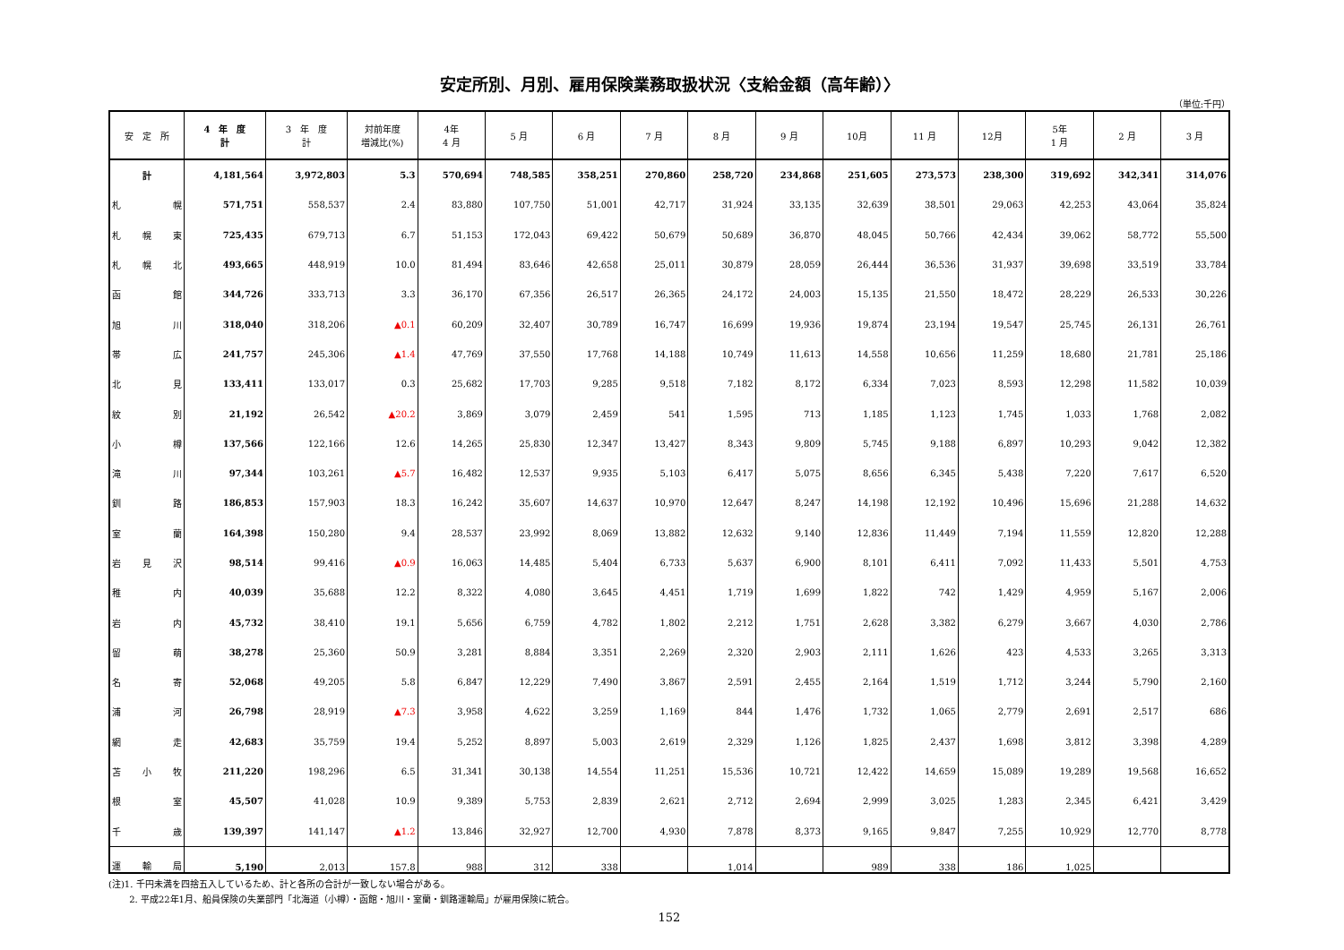安定所別、月別、雇用保険業務取扱状況〈支給金額（高年齢）〉
（単位:千円）
| 安 定 所 | 4 年 度 計 | 3 年 度 計 | 対前年度 増減比(%) | 4年 4 月 | 5 月 | 6 月 | 7 月 | 8 月 | 9 月 | 10月 | 11 月 | 12月 | 5年 1 月 | 2 月 | 3 月 |
| --- | --- | --- | --- | --- | --- | --- | --- | --- | --- | --- | --- | --- | --- | --- | --- |
| 計 | 4,181,564 | 3,972,803 | 5.3 | 570,694 | 748,585 | 358,251 | 270,860 | 258,720 | 234,868 | 251,605 | 273,573 | 238,300 | 319,692 | 342,341 | 314,076 |
| 札 幌 | 571,751 | 558,537 | 2.4 | 83,880 | 107,750 | 51,001 | 42,717 | 31,924 | 33,135 | 32,639 | 38,501 | 29,063 | 42,253 | 43,064 | 35,824 |
| 札 幌 東 | 725,435 | 679,713 | 6.7 | 51,153 | 172,043 | 69,422 | 50,679 | 50,689 | 36,870 | 48,045 | 50,766 | 42,434 | 39,062 | 58,772 | 55,500 |
| 札 幌 北 | 493,665 | 448,919 | 10.0 | 81,494 | 83,646 | 42,658 | 25,011 | 30,879 | 28,059 | 26,444 | 36,536 | 31,937 | 39,698 | 33,519 | 33,784 |
| 函 館 | 344,726 | 333,713 | 3.3 | 36,170 | 67,356 | 26,517 | 26,365 | 24,172 | 24,003 | 15,135 | 21,550 | 18,472 | 28,229 | 26,533 | 30,226 |
| 旭 川 | 318,040 | 318,206 | ▲0.1 | 60,209 | 32,407 | 30,789 | 16,747 | 16,699 | 19,936 | 19,874 | 23,194 | 19,547 | 25,745 | 26,131 | 26,761 |
| 帯 広 | 241,757 | 245,306 | ▲1.4 | 47,769 | 37,550 | 17,768 | 14,188 | 10,749 | 11,613 | 14,558 | 10,656 | 11,259 | 18,680 | 21,781 | 25,186 |
| 北 見 | 133,411 | 133,017 | 0.3 | 25,682 | 17,703 | 9,285 | 9,518 | 7,182 | 8,172 | 6,334 | 7,023 | 8,593 | 12,298 | 11,582 | 10,039 |
| 紋 別 | 21,192 | 26,542 | ▲20.2 | 3,869 | 3,079 | 2,459 | 541 | 1,595 | 713 | 1,185 | 1,123 | 1,745 | 1,033 | 1,768 | 2,082 |
| 小 樽 | 137,566 | 122,166 | 12.6 | 14,265 | 25,830 | 12,347 | 13,427 | 8,343 | 9,809 | 5,745 | 9,188 | 6,897 | 10,293 | 9,042 | 12,382 |
| 滝 川 | 97,344 | 103,261 | ▲5.7 | 16,482 | 12,537 | 9,935 | 5,103 | 6,417 | 5,075 | 8,656 | 6,345 | 5,438 | 7,220 | 7,617 | 6,520 |
| 釧 路 | 186,853 | 157,903 | 18.3 | 16,242 | 35,607 | 14,637 | 10,970 | 12,647 | 8,247 | 14,198 | 12,192 | 10,496 | 15,696 | 21,288 | 14,632 |
| 室 蘭 | 164,398 | 150,280 | 9.4 | 28,537 | 23,992 | 8,069 | 13,882 | 12,632 | 9,140 | 12,836 | 11,449 | 7,194 | 11,559 | 12,820 | 12,288 |
| 岩 見 沢 | 98,514 | 99,416 | ▲0.9 | 16,063 | 14,485 | 5,404 | 6,733 | 5,637 | 6,900 | 8,101 | 6,411 | 7,092 | 11,433 | 5,501 | 4,753 |
| 稚 内 | 40,039 | 35,688 | 12.2 | 8,322 | 4,080 | 3,645 | 4,451 | 1,719 | 1,699 | 1,822 | 742 | 1,429 | 4,959 | 5,167 | 2,006 |
| 岩 内 | 45,732 | 38,410 | 19.1 | 5,656 | 6,759 | 4,782 | 1,802 | 2,212 | 1,751 | 2,628 | 3,382 | 6,279 | 3,667 | 4,030 | 2,786 |
| 留 萌 | 38,278 | 25,360 | 50.9 | 3,281 | 8,884 | 3,351 | 2,269 | 2,320 | 2,903 | 2,111 | 1,626 | 423 | 4,533 | 3,265 | 3,313 |
| 名 寄 | 52,068 | 49,205 | 5.8 | 6,847 | 12,229 | 7,490 | 3,867 | 2,591 | 2,455 | 2,164 | 1,519 | 1,712 | 3,244 | 5,790 | 2,160 |
| 浦 河 | 26,798 | 28,919 | ▲7.3 | 3,958 | 4,622 | 3,259 | 1,169 | 844 | 1,476 | 1,732 | 1,065 | 2,779 | 2,691 | 2,517 | 686 |
| 網 走 | 42,683 | 35,759 | 19.4 | 5,252 | 8,897 | 5,003 | 2,619 | 2,329 | 1,126 | 1,825 | 2,437 | 1,698 | 3,812 | 3,398 | 4,289 |
| 苫 小 牧 | 211,220 | 198,296 | 6.5 | 31,341 | 30,138 | 14,554 | 11,251 | 15,536 | 10,721 | 12,422 | 14,659 | 15,089 | 19,289 | 19,568 | 16,652 |
| 根 室 | 45,507 | 41,028 | 10.9 | 9,389 | 5,753 | 2,839 | 2,621 | 2,712 | 2,694 | 2,999 | 3,025 | 1,283 | 2,345 | 6,421 | 3,429 |
| 千 歳 | 139,397 | 141,147 | ▲1.2 | 13,846 | 32,927 | 12,700 | 4,930 | 7,878 | 8,373 | 9,165 | 9,847 | 7,255 | 10,929 | 12,770 | 8,778 |
| 運 輸 局 | 5,190 | 2,013 | 157.8 | 988 | 312 | 338 | | 1,014 | | 989 | 338 | 186 | 1,025 | | |
(注)1. 千円未満を四捨五入しているため、計と各所の合計が一致しない場合がある。
　　 2. 平成22年1月、船員保険の失業部門「北海道（小樽）・函館・旭川・室蘭・釧路運輸局」が雇用保険に統合。
152